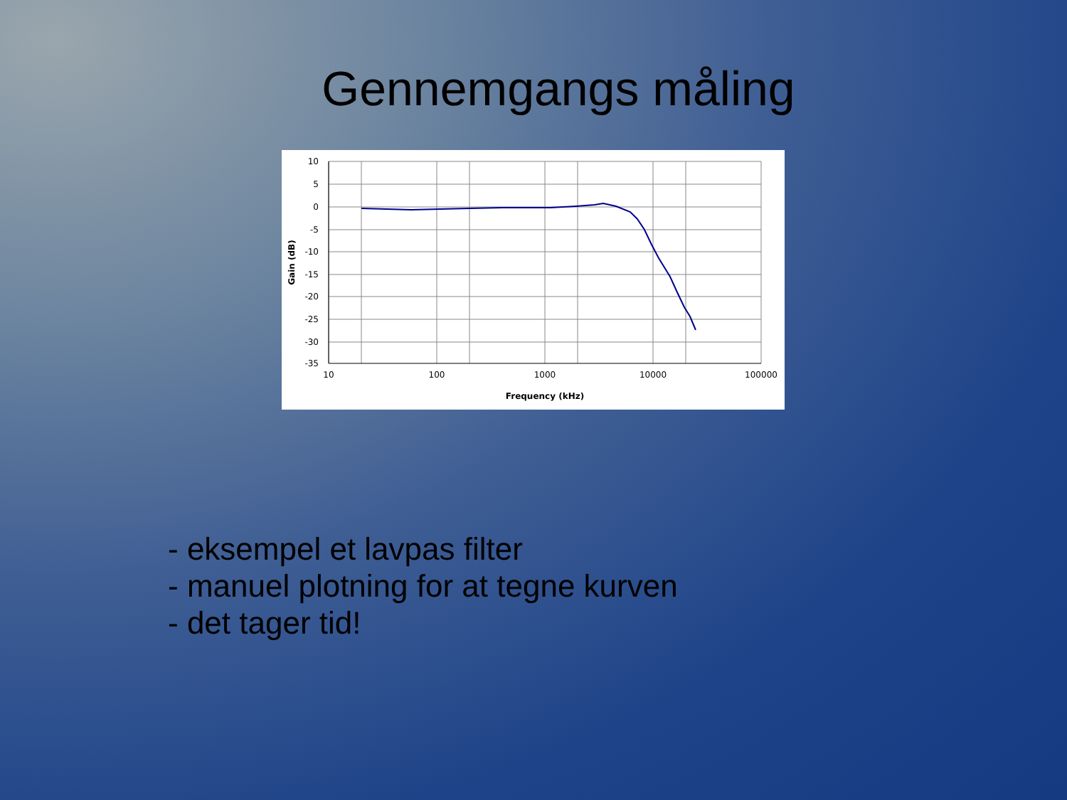Gennemgangs måling
10
5
0
-5
-10
-15
-20
-25
-30
-35
10
100
1000
10000
100000
Frequency (kHz)
Gain (dB)
- eksempel et lavpas filter
- manuel plotning for at tegne kurven
- det tager tid!